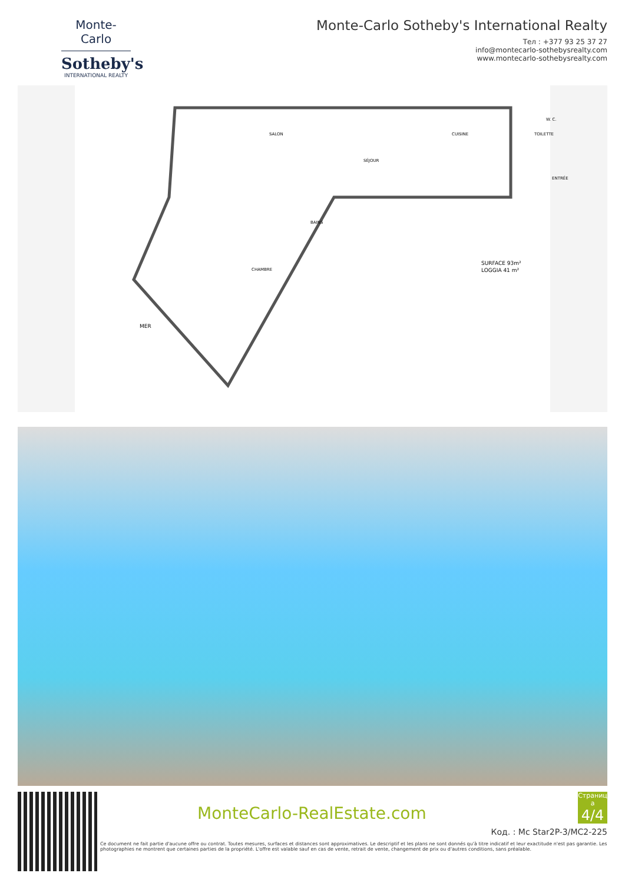Monte-Carlo
Sotheby's
INTERNATIONAL REALTY
Monte-Carlo Sotheby's International Realty
Тел : +377 93 25 37 27
info@montecarlo-sothebysrealty.com
www.montecarlo-sothebysrealty.com
SALON
SÉJOUR
CUISINE
TOILETTE
W. C.
ENTRÉE
BAINS
CHAMBRE
SURFACE 93m²
LOGGIA 41 m²
MER
MonteCarlo-RealEstate.com
Страниц а
4/4
Код. : Mc Star2P-3/MC2-225
Ce document ne fait partie d'aucune offre ou contrat. Toutes mesures, surfaces et distances sont approximatives. Le descriptif et les plans ne sont donnés qu'à titre indicatif et leur exactitude n'est pas garantie. Les photographies ne montrent que certaines parties de la propriété. L'offre est valable sauf en cas de vente, retrait de vente, changement de prix ou d'autres conditions, sans préalable.